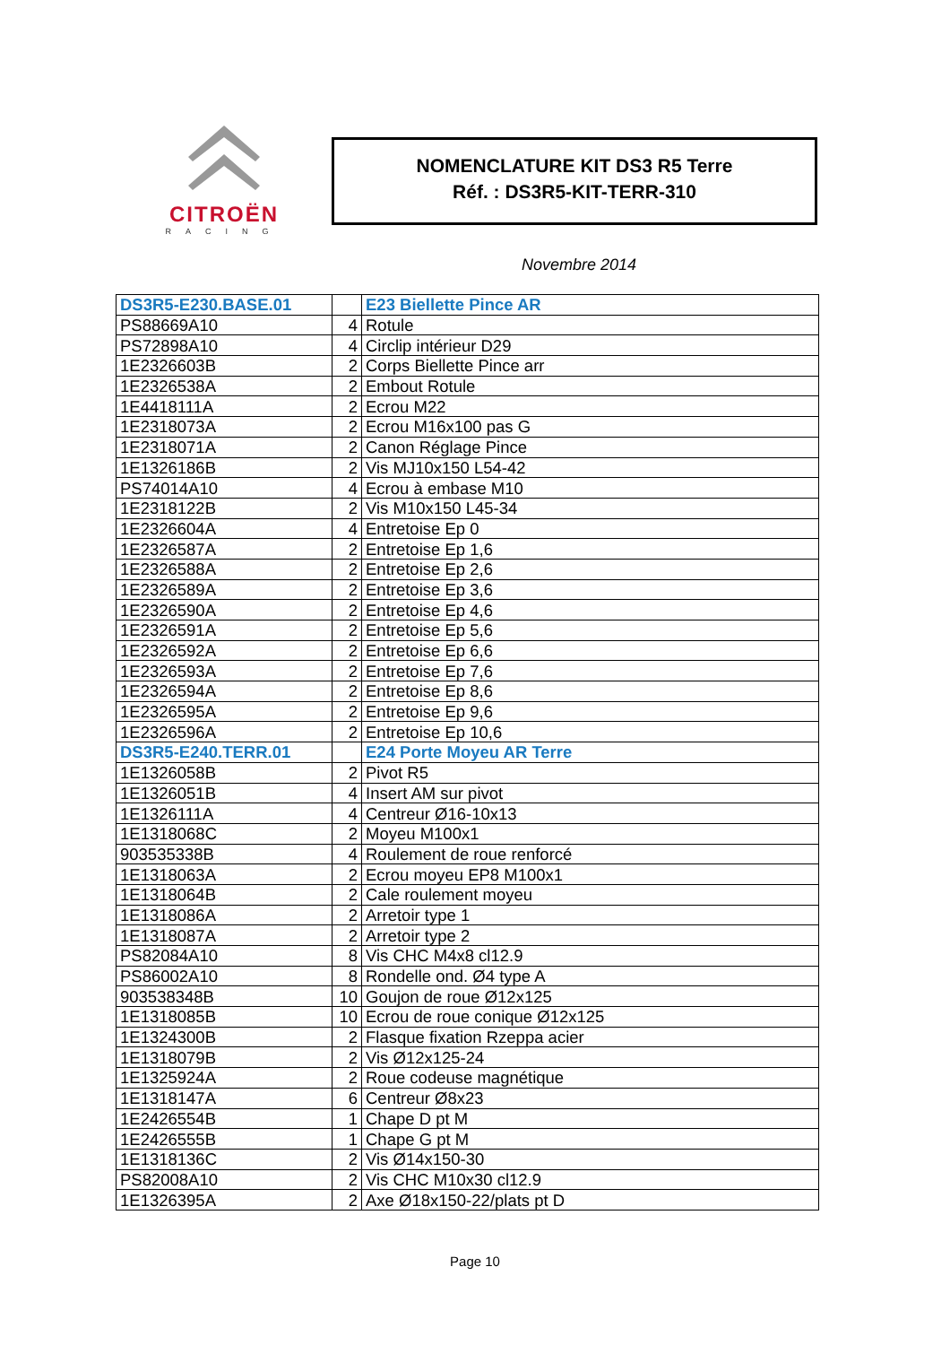CITROËN
RACING
NOMENCLATURE KIT DS3 R5 Terre
Réf. : DS3R5-KIT-TERR-310
Novembre 2014
| DS3R5-E230.BASE.01 | | E23 Biellette Pince AR |
| PS88669A10 | 4 | Rotule |
| PS72898A10 | 4 | Circlip intérieur D29 |
| 1E2326603B | 2 | Corps Biellette Pince arr |
| 1E2326538A | 2 | Embout Rotule |
| 1E4418111A | 2 | Ecrou M22 |
| 1E2318073A | 2 | Ecrou M16x100 pas G |
| 1E2318071A | 2 | Canon Réglage Pince |
| 1E1326186B | 2 | Vis MJ10x150 L54-42 |
| PS74014A10 | 4 | Ecrou à embase M10 |
| 1E2318122B | 2 | Vis M10x150 L45-34 |
| 1E2326604A | 4 | Entretoise Ep 0 |
| 1E2326587A | 2 | Entretoise Ep 1,6 |
| 1E2326588A | 2 | Entretoise Ep 2,6 |
| 1E2326589A | 2 | Entretoise Ep 3,6 |
| 1E2326590A | 2 | Entretoise Ep 4,6 |
| 1E2326591A | 2 | Entretoise Ep 5,6 |
| 1E2326592A | 2 | Entretoise Ep 6,6 |
| 1E2326593A | 2 | Entretoise Ep 7,6 |
| 1E2326594A | 2 | Entretoise Ep 8,6 |
| 1E2326595A | 2 | Entretoise Ep 9,6 |
| 1E2326596A | 2 | Entretoise Ep 10,6 |
| DS3R5-E240.TERR.01 | | E24 Porte Moyeu AR Terre |
| 1E1326058B | 2 | Pivot R5 |
| 1E1326051B | 4 | Insert AM sur pivot |
| 1E1326111A | 4 | Centreur Ø16-10x13 |
| 1E1318068C | 2 | Moyeu M100x1 |
| 903535338B | 4 | Roulement de roue renforcé |
| 1E1318063A | 2 | Ecrou moyeu EP8 M100x1 |
| 1E1318064B | 2 | Cale roulement moyeu |
| 1E1318086A | 2 | Arretoir type 1 |
| 1E1318087A | 2 | Arretoir type 2 |
| PS82084A10 | 8 | Vis CHC M4x8 cl12.9 |
| PS86002A10 | 8 | Rondelle ond. Ø4 type A |
| 903538348B | 10 | Goujon de roue Ø12x125 |
| 1E1318085B | 10 | Ecrou de roue conique Ø12x125 |
| 1E1324300B | 2 | Flasque fixation Rzeppa acier |
| 1E1318079B | 2 | Vis Ø12x125-24 |
| 1E1325924A | 2 | Roue codeuse magnétique |
| 1E1318147A | 6 | Centreur Ø8x23 |
| 1E2426554B | 1 | Chape D pt M |
| 1E2426555B | 1 | Chape G pt M |
| 1E1318136C | 2 | Vis Ø14x150-30 |
| PS82008A10 | 2 | Vis CHC M10x30 cl12.9 |
| 1E1326395A | 2 | Axe Ø18x150-22/plats pt D |
Page 10